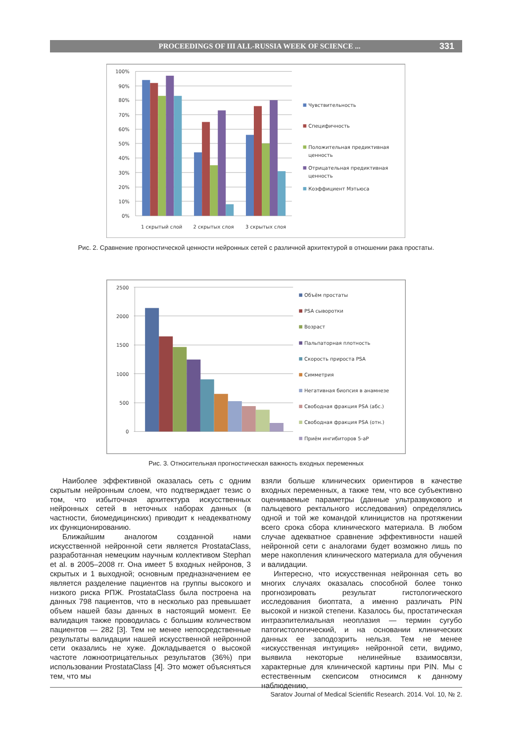PROCEEDINGS OF III ALL-RUSSIA WEEK OF SCIENCE ... 331
100%
90%
80%
70%
60%
50%
40%
30%
20%
10%
0%
1 скрытый слой
2 скрытых слоя
3 скрытых слоя
Чувствительность
Специфичность
Положительная предиктивная
ценность
Отрицательная предиктивная
ценность
Коэффициент Мэтьюса
Рис. 2. Сравнение прогностической ценности нейронных сетей с различной архитектурой в отношении рака простаты.
2500
2000
1500
1000
500
0
Объём простаты
PSA сыворотки
Возраст
Пальпаторная плотность
Скорость прироста PSA
Симметрия
Негативная биопсия в анамнезе
Свободная фракция PSA (абс.)
Свободная фракция PSA (отн.)
Приём ингибиторов 5-аР
Рис. 3. Относительная прогностическая важность входных переменных
Наиболее эффективной оказалась сеть с одним скрытым нейронным слоем, что подтверждает тезис о том, что избыточная архитектура искусственных нейронных сетей в неточных наборах данных (в частности, биомедицинских) приводит к неадекватному их функционированию.
Ближайшим аналогом созданной нами искусственной нейронной сети является ProstataClass, разработанная немецким научным коллективом Stephan et al. в 2005–2008 гг. Она имеет 5 входных нейронов, 3 скрытых и 1 выходной; основным предназначением ее является разделение пациентов на группы высокого и низкого риска РПЖ. ProstataClass была построена на данных 798 пациентов, что в несколько раз превышает объем нашей базы данных в настоящий момент. Ее валидация также проводилась с большим количеством пациентов — 282 [3]. Тем не менее непосредственные результаты валидации нашей искусственной нейронной сети оказались не хуже. Докладывается о высокой частоте ложноотрицательных результатов (36%) при использовании ProstataClass [4]. Это может объясняться тем, что мы
взяли больше клинических ориентиров в качестве входных переменных, а также тем, что все субъективно оцениваемые параметры (данные ультразвукового и пальцевого ректального исследования) определялись одной и той же командой клиницистов на протяжении всего срока сбора клинического материала. В любом случае адекватное сравнение эффективности нашей нейронной сети с аналогами будет возможно лишь по мере накопления клинического материала для обучения и валидации.
Интересно, что искусственная нейронная сеть во многих случаях оказалась способной более тонко прогнозировать результат гистологического исследования биоптата, а именно различать PIN высокой и низкой степени. Казалось бы, простатическая интраэпителиальная неоплазия — термин сугубо патогистологический, и на основании клинических данных ее заподозрить нельзя. Тем не менее «искусственная интуиция» нейронной сети, видимо, выявила некоторые нелинейные взаимосвязи, характерные для клинической картины при PIN. Мы с естественным скепсисом относимся к данному наблюдению,
Saratov Journal of Medical Scientific Research. 2014. Vol. 10, № 2.